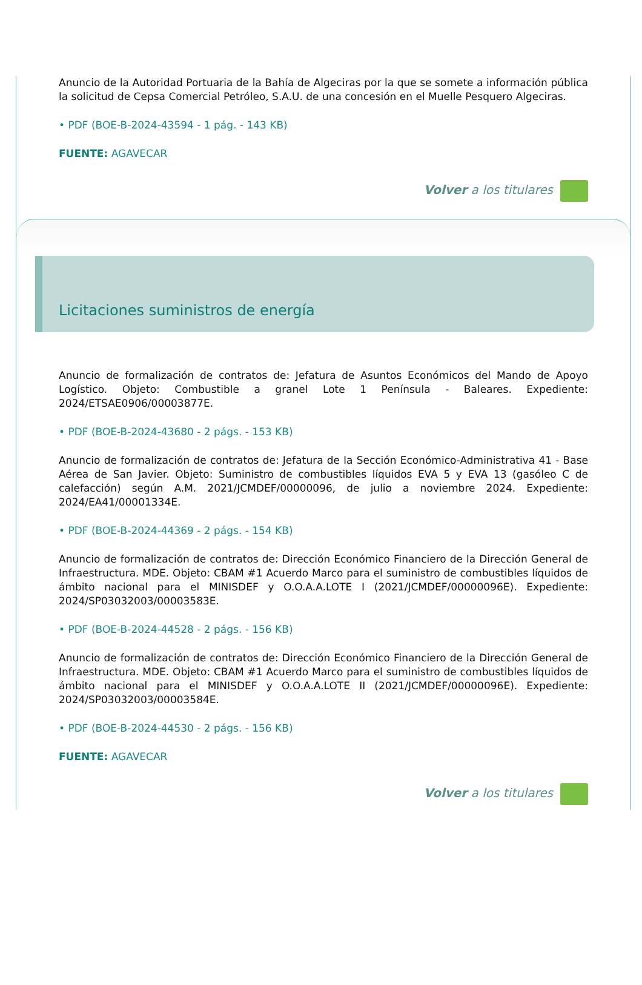Anuncio de la Autoridad Portuaria de la Bahía de Algeciras por la que se somete a información pública la solicitud de Cepsa Comercial Petróleo, S.A.U. de una concesión en el Muelle Pesquero Algeciras.
• PDF (BOE-B-2024-43594 - 1 pág. - 143 KB)
FUENTE: AGAVECAR
Volver a los titulares
Licitaciones suministros de energía
Anuncio de formalización de contratos de: Jefatura de Asuntos Económicos del Mando de Apoyo Logístico. Objeto: Combustible a granel Lote 1 Península - Baleares. Expediente: 2024/ETSAE0906/00003877E.
• PDF (BOE-B-2024-43680 - 2 págs. - 153 KB)
Anuncio de formalización de contratos de: Jefatura de la Sección Económico-Administrativa 41 - Base Aérea de San Javier. Objeto: Suministro de combustibles líquidos EVA 5 y EVA 13 (gasóleo C de calefacción) según A.M. 2021/JCMDEF/00000096, de julio a noviembre 2024. Expediente: 2024/EA41/00001334E.
• PDF (BOE-B-2024-44369 - 2 págs. - 154 KB)
Anuncio de formalización de contratos de: Dirección Económico Financiero de la Dirección General de Infraestructura. MDE. Objeto: CBAM #1 Acuerdo Marco para el suministro de combustibles líquidos de ámbito nacional para el MINISDEF y O.O.A.A.LOTE I (2021/JCMDEF/00000096E). Expediente: 2024/SP03032003/00003583E.
• PDF (BOE-B-2024-44528 - 2 págs. - 156 KB)
Anuncio de formalización de contratos de: Dirección Económico Financiero de la Dirección General de Infraestructura. MDE. Objeto: CBAM #1 Acuerdo Marco para el suministro de combustibles líquidos de ámbito nacional para el MINISDEF y O.O.A.A.LOTE II (2021/JCMDEF/00000096E). Expediente: 2024/SP03032003/00003584E.
• PDF (BOE-B-2024-44530 - 2 págs. - 156 KB)
FUENTE: AGAVECAR
Volver a los titulares